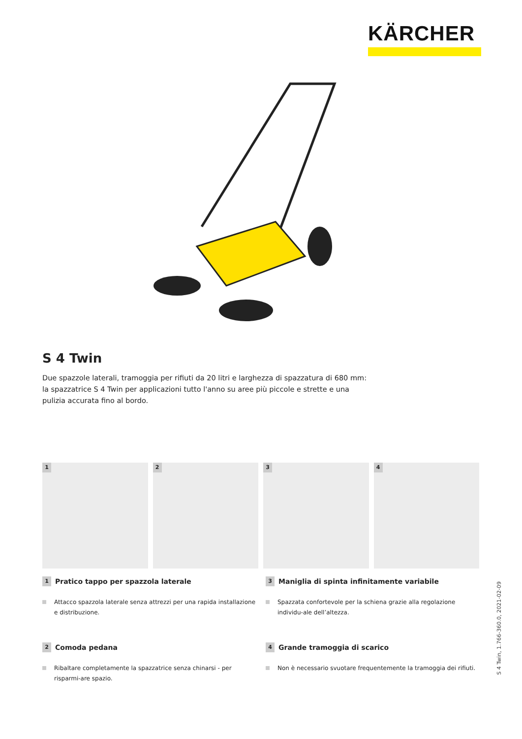KÄRCHER
S 4 Twin
Due spazzole laterali, tramoggia per rifiuti da 20 litri e larghezza di spazzatura di 680 mm: la spazzatrice S 4 Twin per applicazioni tutto l'anno su aree più piccole e strette e una pulizia accurata fino al bordo.
1
2
3
4
1 Pratico tappo per spazzola laterale
Attacco spazzola laterale senza attrezzi per una rapida installazione e distribuzione.
3 Maniglia di spinta infinitamente variabile
Spazzata confortevole per la schiena grazie alla regolazione individu-ale dell’altezza.
2 Comoda pedana
Ribaltare completamente la spazzatrice senza chinarsi - per risparmi-are spazio.
4 Grande tramoggia di scarico
Non è necessario svuotare frequentemente la tramoggia dei rifiuti.
S 4 Twin, 1.766-360.0, 2021-02-09